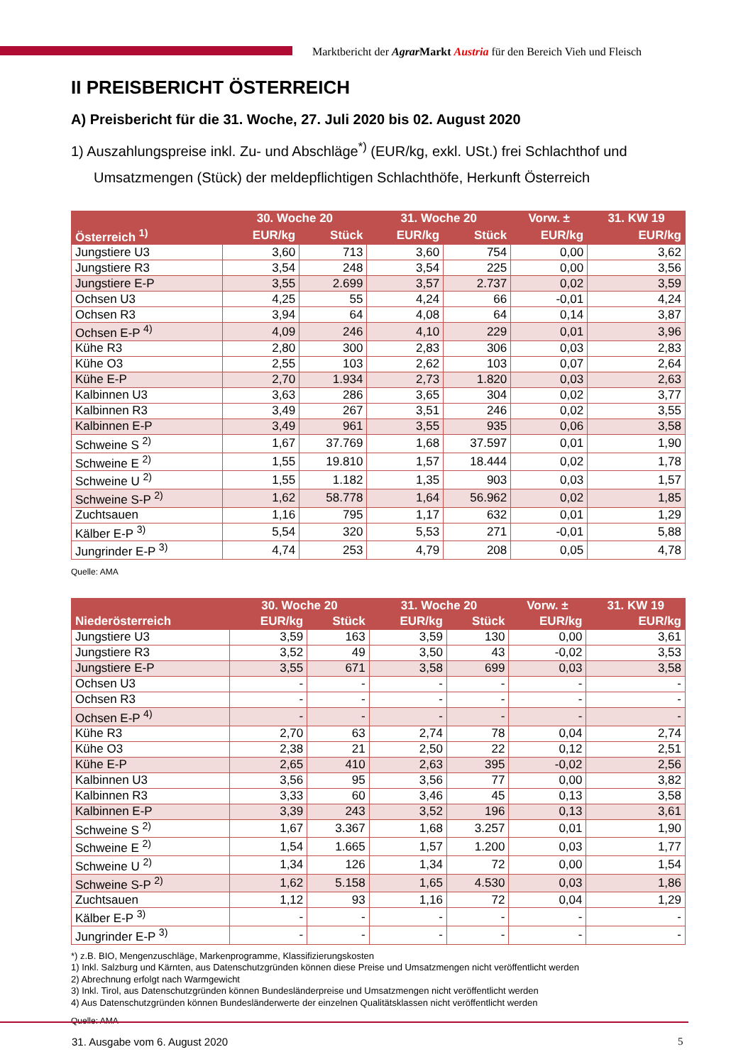Marktbericht der Agrar Markt Austria für den Bereich Vieh und Fleisch
II PREISBERICHT ÖSTERREICH
A) Preisbericht für die 31. Woche, 27. Juli 2020 bis 02. August 2020
1) Auszahlungspreise inkl. Zu- und Abschläge<sup>*)</sup> (EUR/kg, exkl. USt.) frei Schlachthof und Umsatzmengen (Stück) der meldepflichtigen Schlachthöfe, Herkunft Österreich
| | 30. Woche 20 | | 31. Woche 20 | | Vorw. ± | 31. KW 19 |
| --- | --- | --- | --- | --- | --- | --- |
| Österreich <sup>1)</sup> | EUR/kg | Stück | EUR/kg | Stück | EUR/kg | EUR/kg |
| Jungstiere U3 | 3,60 | 713 | 3,60 | 754 | 0,00 | 3,62 |
| Jungstiere R3 | 3,54 | 248 | 3,54 | 225 | 0,00 | 3,56 |
| Jungstiere E-P | 3,55 | 2.699 | 3,57 | 2.737 | 0,02 | 3,59 |
| Ochsen U3 | 4,25 | 55 | 4,24 | 66 | -0,01 | 4,24 |
| Ochsen R3 | 3,94 | 64 | 4,08 | 64 | 0,14 | 3,87 |
| Ochsen E-P <sup>4)</sup> | 4,09 | 246 | 4,10 | 229 | 0,01 | 3,96 |
| Kühe R3 | 2,80 | 300 | 2,83 | 306 | 0,03 | 2,83 |
| Kühe O3 | 2,55 | 103 | 2,62 | 103 | 0,07 | 2,64 |
| Kühe E-P | 2,70 | 1.934 | 2,73 | 1.820 | 0,03 | 2,63 |
| Kalbinnen U3 | 3,63 | 286 | 3,65 | 304 | 0,02 | 3,77 |
| Kalbinnen R3 | 3,49 | 267 | 3,51 | 246 | 0,02 | 3,55 |
| Kalbinnen E-P | 3,49 | 961 | 3,55 | 935 | 0,06 | 3,58 |
| Schweine S <sup>2)</sup> | 1,67 | 37.769 | 1,68 | 37.597 | 0,01 | 1,90 |
| Schweine E <sup>2)</sup> | 1,55 | 19.810 | 1,57 | 18.444 | 0,02 | 1,78 |
| Schweine U <sup>2)</sup> | 1,55 | 1.182 | 1,35 | 903 | 0,03 | 1,57 |
| Schweine S-P <sup>2)</sup> | 1,62 | 58.778 | 1,64 | 56.962 | 0,02 | 1,85 |
| Zuchtsauen | 1,16 | 795 | 1,17 | 632 | 0,01 | 1,29 |
| Kälber E-P <sup>3)</sup> | 5,54 | 320 | 5,53 | 271 | -0,01 | 5,88 |
| Jungrinder E-P <sup>3)</sup> | 4,74 | 253 | 4,79 | 208 | 0,05 | 4,78 |
Quelle: AMA
| | 30. Woche 20 | | 31. Woche 20 | | Vorw. ± | 31. KW 19 |
| --- | --- | --- | --- | --- | --- | --- |
| Niederösterreich | EUR/kg | Stück | EUR/kg | Stück | EUR/kg | EUR/kg |
| Jungstiere U3 | 3,59 | 163 | 3,59 | 130 | 0,00 | 3,61 |
| Jungstiere R3 | 3,52 | 49 | 3,50 | 43 | -0,02 | 3,53 |
| Jungstiere E-P | 3,55 | 671 | 3,58 | 699 | 0,03 | 3,58 |
| Ochsen U3 | - | - | - | - | - | - |
| Ochsen R3 | - | - | - | - | - | - |
| Ochsen E-P <sup>4)</sup> | - | - | - | - | - | - |
| Kühe R3 | 2,70 | 63 | 2,74 | 78 | 0,04 | 2,74 |
| Kühe O3 | 2,38 | 21 | 2,50 | 22 | 0,12 | 2,51 |
| Kühe E-P | 2,65 | 410 | 2,63 | 395 | -0,02 | 2,56 |
| Kalbinnen U3 | 3,56 | 95 | 3,56 | 77 | 0,00 | 3,82 |
| Kalbinnen R3 | 3,33 | 60 | 3,46 | 45 | 0,13 | 3,58 |
| Kalbinnen E-P | 3,39 | 243 | 3,52 | 196 | 0,13 | 3,61 |
| Schweine S <sup>2)</sup> | 1,67 | 3.367 | 1,68 | 3.257 | 0,01 | 1,90 |
| Schweine E <sup>2)</sup> | 1,54 | 1.665 | 1,57 | 1.200 | 0,03 | 1,77 |
| Schweine U <sup>2)</sup> | 1,34 | 126 | 1,34 | 72 | 0,00 | 1,54 |
| Schweine S-P <sup>2)</sup> | 1,62 | 5.158 | 1,65 | 4.530 | 0,03 | 1,86 |
| Zuchtsauen | 1,12 | 93 | 1,16 | 72 | 0,04 | 1,29 |
| Kälber E-P <sup>3)</sup> | - | - | - | - | - | - |
| Jungrinder E-P <sup>3)</sup> | - | - | - | - | - | - |
*) z.B. BIO, Mengenzuschläge, Markenprogramme, Klassifizierungskosten
1) Inkl. Salzburg und Kärnten, aus Datenschutzgründen können diese Preise und Umsatzmengen nicht veröffentlicht werden
2) Abrechnung erfolgt nach Warmgewicht
3) Inkl. Tirol, aus Datenschutzgründen können Bundesländerpreise und Umsatzmengen nicht veröffentlicht werden
4) Aus Datenschutzgründen können Bundesländerwerte der einzelnen Qualitätsklassen nicht veröffentlicht werden
Quelle: AMA
31. Ausgabe vom 6. August 2020 5